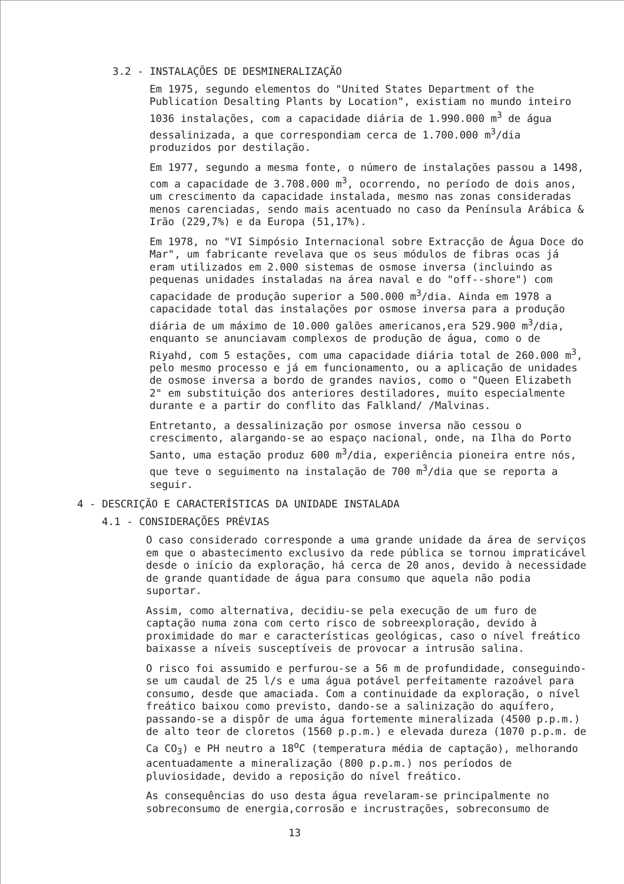3.2 - INSTALAÇÕES DE DESMINERALIZAÇÃO
Em 1975, segundo elementos do "United States Department of the Publication Desalting Plants by Location", existiam no mundo inteiro 1036 instalações, com a capacidade diária de 1.990.000 m<sup>3</sup> de água dessalinizada, a que correspondiam cerca de 1.700.000 m<sup>3</sup>/dia produzidos por destilação.
Em 1977, segundo a mesma fonte, o número de instalações passou a 1498, com a capacidade de 3.708.000 m<sup>3</sup>, ocorrendo, no período de dois anos, um crescimento da capacidade instalada, mesmo nas zonas consideradas menos carenciadas, sendo mais acentuado no caso da Península Arábica & Irão (229,7%) e da Europa (51,17%).
Em 1978, no "VI Simpósio Internacional sobre Extracção de Água Doce do Mar", um fabricante revelava que os seus módulos de fibras ocas já eram utilizados em 2.000 sistemas de osmose inversa (incluindo as pequenas unidades instaladas na área naval e do "off--shore") com capacidade de produção superior a 500.000 m<sup>3</sup>/dia. Ainda em 1978 a capacidade total das instalações por osmose inversa para a produção diária de um máximo de 10.000 galões americanos,era 529.900 m<sup>3</sup>/dia, enquanto se anunciavam complexos de produção de água, como o de Riyahd, com 5 estações, com uma capacidade diária total de 260.000 m<sup>3</sup>, pelo mesmo processo e já em funcionamento, ou a aplicação de unidades de osmose inversa a bordo de grandes navios, como o "Queen Elizabeth 2" em substituição dos anteriores destiladores, muito especialmente durante e a partir do conflito das Falkland/ /Malvinas.
Entretanto, a dessalinização por osmose inversa não cessou o crescimento, alargando-se ao espaço nacional, onde, na Ilha do Porto Santo, uma estação produz 600 m<sup>3</sup>/dia, experiência pioneira entre nós, que teve o seguimento na instalação de 700 m<sup>3</sup>/dia que se reporta a seguir.
4 - DESCRIÇÃO E CARACTERÍSTICAS DA UNIDADE INSTALADA
4.1 - CONSIDERAÇÕES PRÉVIAS
O caso considerado corresponde a uma grande unidade da área de serviços em que o abastecimento exclusivo da rede pública se tornou impraticável desde o início da exploração, há cerca de 20 anos, devido à necessidade de grande quantidade de água para consumo que aquela não podia suportar.
Assim, como alternativa, decidiu-se pela execução de um furo de captação numa zona com certo risco de sobreexploração, devido à proximidade do mar e características geológicas, caso o nível freático baixasse a níveis susceptíveis de provocar a intrusão salina.
O risco foi assumido e perfurou-se a 56 m de profundidade, conseguindo-se um caudal de 25 l/s e uma água potável perfeitamente razoável para consumo, desde que amaciada. Com a continuidade da exploração, o nível freático baixou como previsto, dando-se a salinização do aquífero, passando-se a dispôr de uma água fortemente mineralizada (4500 p.p.m.) de alto teor de cloretos (1560 p.p.m.) e elevada dureza (1070 p.p.m. de Ca CO<sub>3</sub>) e PH neutro a 18<sup>o</sup>C (temperatura média de captação), melhorando acentuadamente a mineralização (800 p.p.m.) nos períodos de pluviosidade, devido a reposição do nível freático.
As consequências do uso desta água revelaram-se principalmente no sobreconsumo de energia,corrosão e incrustrações, sobreconsumo de
13